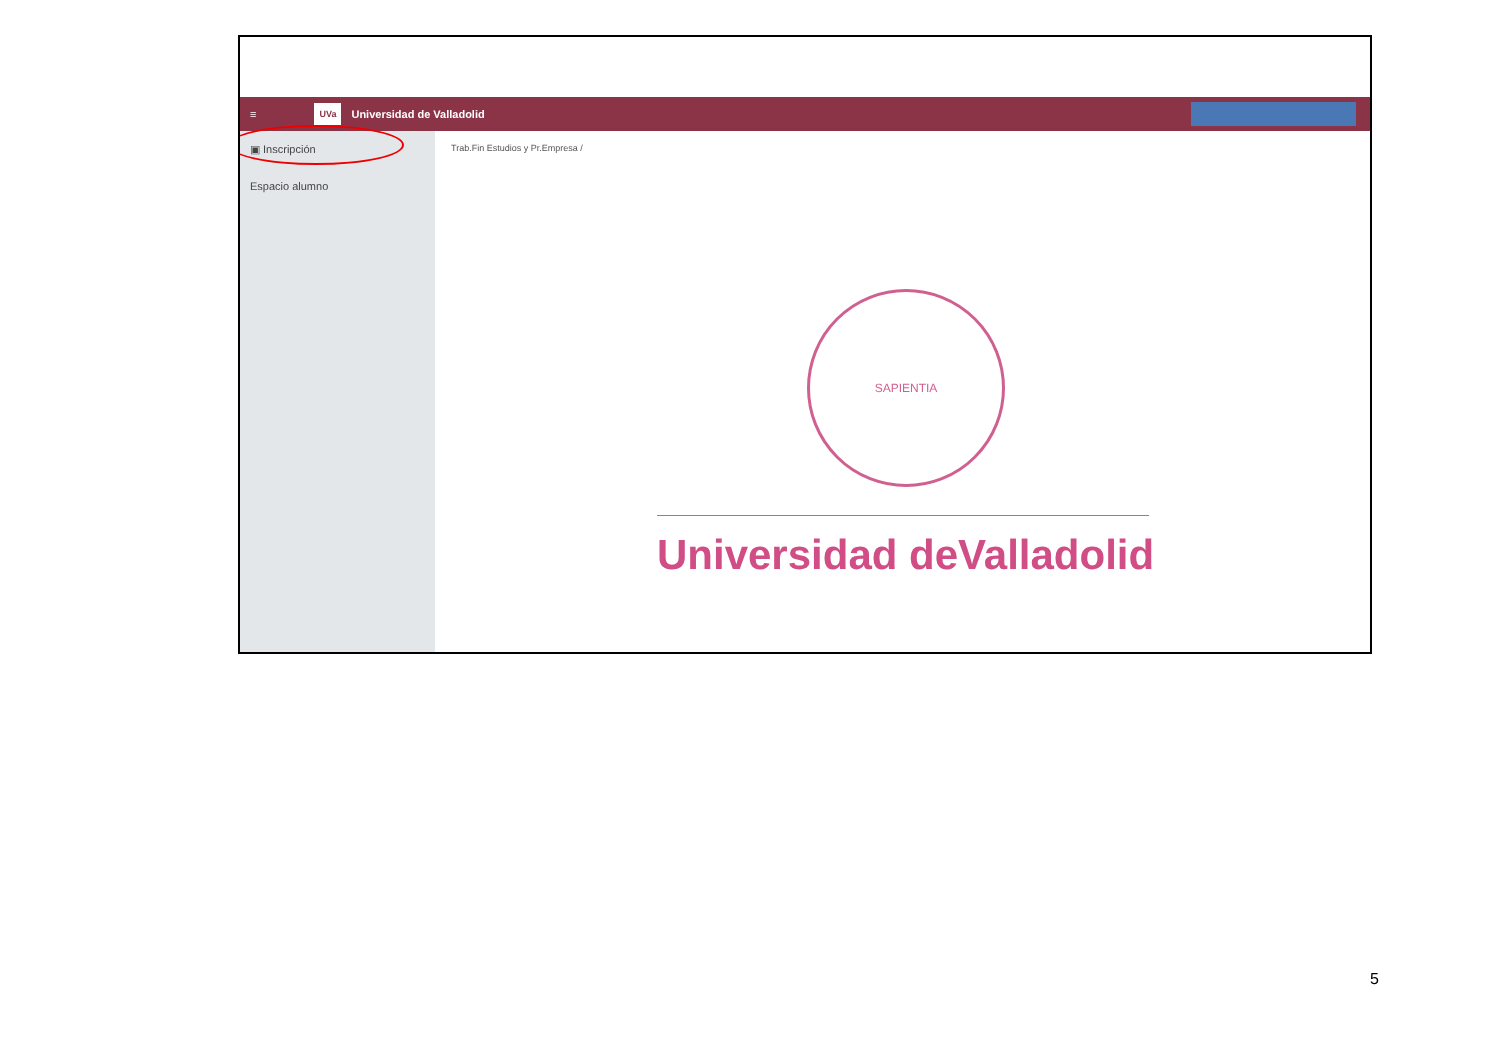≡ UVa Universidad de Valladolid
▣ Inscripción
Espacio alumno
Trab.Fin Estudios y Pr.Empresa /
SAPIENTIA
Universidad deValladolid
5